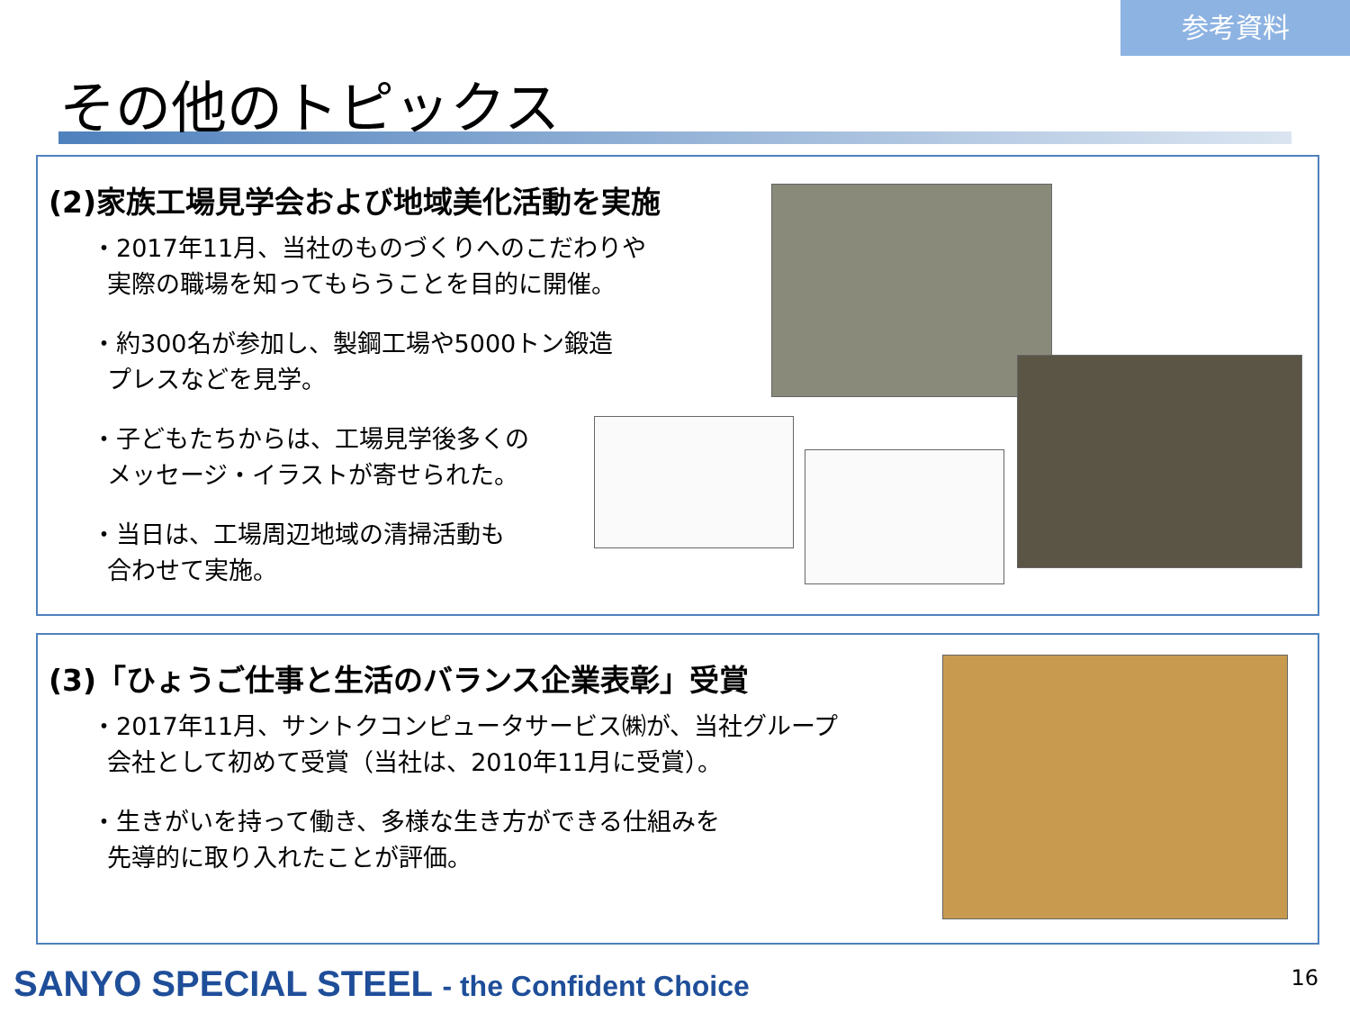参考資料
その他のトピックス
(2)家族工場見学会および地域美化活動を実施
・2017年11月、当社のものづくりへのこだわりや
実際の職場を知ってもらうことを目的に開催。
・約300名が参加し、製鋼工場や5000トン鍛造
プレスなどを見学。
・子どもたちからは、工場見学後多くの
メッセージ・イラストが寄せられた。
・当日は、工場周辺地域の清掃活動も
合わせて実施。
(3)「ひょうご仕事と生活のバランス企業表彰」受賞
・2017年11月、サントクコンピュータサービス㈱が、当社グループ
会社として初めて受賞（当社は、2010年11月に受賞）。
・生きがいを持って働き、多様な生き方ができる仕組みを
先導的に取り入れたことが評価。
SANYO SPECIAL STEEL - the Confident Choice
16